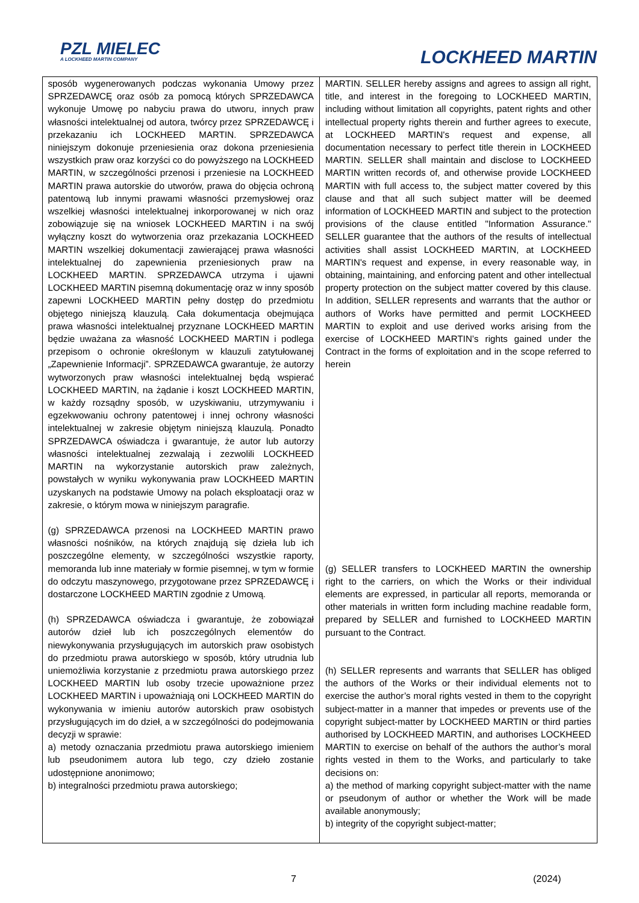PZL MIELEC
A LOCKHEED MARTIN COMPANY
LOCKHEED MARTIN
| sposób wygenerowanych podczas wykonania Umowy przez SPRZEDAWCĘ oraz osób za pomocą których SPRZEDAWCA wykonuje Umowę po nabyciu prawa do utworu, innych praw własności intelektualnej od autora, twórcy przez SPRZEDAWCĘ i przekazaniu ich LOCKHEED MARTIN. SPRZEDAWCA niniejszym dokonuje przeniesienia oraz dokona przeniesienia wszystkich praw oraz korzyści co do powyższego na LOCKHEED MARTIN, w szczególności przenosi i przeniesie na LOCKHEED MARTIN prawa autorskie do utworów, prawa do objęcia ochroną patentową lub innymi prawami własności przemysłowej oraz wszelkiej własności intelektualnej inkorporowanej w nich oraz zobowiązuje się na wniosek LOCKHEED MARTIN i na swój wyłączny koszt do wytworzenia oraz przekazania LOCKHEED MARTIN wszelkiej dokumentacji zawierającej prawa własności intelektualnej do zapewnienia przeniesionych praw na LOCKHEED MARTIN. SPRZEDAWCA utrzyma i ujawni LOCKHEED MARTIN pisemną dokumentację oraz w inny sposób zapewni LOCKHEED MARTIN pełny dostęp do przedmiotu objętego niniejszą klauzulą. Cała dokumentacja obejmująca prawa własności intelektualnej przyznane LOCKHEED MARTIN będzie uważana za własność LOCKHEED MARTIN i podlega przepisom o ochronie określonym w klauzuli zatytułowanej „Zapewnienie Informacji”. SPRZEDAWCA gwarantuje, że autorzy wytworzonych praw własności intelektualnej będą wspierać LOCKHEED MARTIN, na żądanie i koszt LOCKHEED MARTIN, w każdy rozsądny sposób, w uzyskiwaniu, utrzymywaniu i egzekwowaniu ochrony patentowej i innej ochrony własności intelektualnej w zakresie objętym niniejszą klauzulą. Ponadto SPRZEDAWCA oświadcza i gwarantuje, że autor lub autorzy własności intelektualnej zezwalają i zezwolili LOCKHEED MARTIN na wykorzystanie autorskich praw zależnych, powstałych w wyniku wykonywania praw LOCKHEED MARTIN uzyskanych na podstawie Umowy na polach eksploatacji oraz w zakresie, o którym mowa w niniejszym paragrafie. (g) SPRZEDAWCA przenosi na LOCKHEED MARTIN prawo własności nośników, na których znajdują się dzieła lub ich poszczególne elementy, w szczególności wszystkie raporty, memoranda lub inne materiały w formie pisemnej, w tym w formie do odczytu maszynowego, przygotowane przez SPRZEDAWCĘ i dostarczone LOCKHEED MARTIN zgodnie z Umową. (h) SPRZEDAWCA oświadcza i gwarantuje, że zobowiązał autorów dzieł lub ich poszczególnych elementów do niewykonywania przysługujących im autorskich praw osobistych do przedmiotu prawa autorskiego w sposób, który utrudnia lub uniemożliwia korzystanie z przedmiotu prawa autorskiego przez LOCKHEED MARTIN lub osoby trzecie upoważnione przez LOCKHEED MARTIN i upoważniają oni LOCKHEED MARTIN do wykonywania w imieniu autorów autorskich praw osobistych przysługujących im do dzieł, a w szczególności do podejmowania decyzji w sprawie: a) metody oznaczania przedmiotu prawa autorskiego imieniem lub pseudonimem autora lub tego, czy dzieło zostanie udostępnione anonimowo; b) integralności przedmiotu prawa autorskiego; | MARTIN. SELLER hereby assigns and agrees to assign all right, title, and interest in the foregoing to LOCKHEED MARTIN, including without limitation all copyrights, patent rights and other intellectual property rights therein and further agrees to execute, at LOCKHEED MARTIN's request and expense, all documentation necessary to perfect title therein in LOCKHEED MARTIN. SELLER shall maintain and disclose to LOCKHEED MARTIN written records of, and otherwise provide LOCKHEED MARTIN with full access to, the subject matter covered by this clause and that all such subject matter will be deemed information of LOCKHEED MARTIN and subject to the protection provisions of the clause entitled "Information Assurance." SELLER guarantee that the authors of the results of intellectual activities shall assist LOCKHEED MARTIN, at LOCKHEED MARTIN's request and expense, in every reasonable way, in obtaining, maintaining, and enforcing patent and other intellectual property protection on the subject matter covered by this clause. In addition, SELLER represents and warrants that the author or authors of Works have permitted and permit LOCKHEED MARTIN to exploit and use derived works arising from the exercise of LOCKHEED MARTIN’s rights gained under the Contract in the forms of exploitation and in the scope referred to herein (g) SELLER transfers to LOCKHEED MARTIN the ownership right to the carriers, on which the Works or their individual elements are expressed, in particular all reports, memoranda or other materials in written form including machine readable form, prepared by SELLER and furnished to LOCKHEED MARTIN pursuant to the Contract. (h) SELLER represents and warrants that SELLER has obliged the authors of the Works or their individual elements not to exercise the author’s moral rights vested in them to the copyright subject-matter in a manner that impedes or prevents use of the copyright subject-matter by LOCKHEED MARTIN or third parties authorised by LOCKHEED MARTIN, and authorises LOCKHEED MARTIN to exercise on behalf of the authors the author’s moral rights vested in them to the Works, and particularly to take decisions on: a) the method of marking copyright subject-matter with the name or pseudonym of author or whether the Work will be made available anonymously; b) integrity of the copyright subject-matter; |
7 (2024)